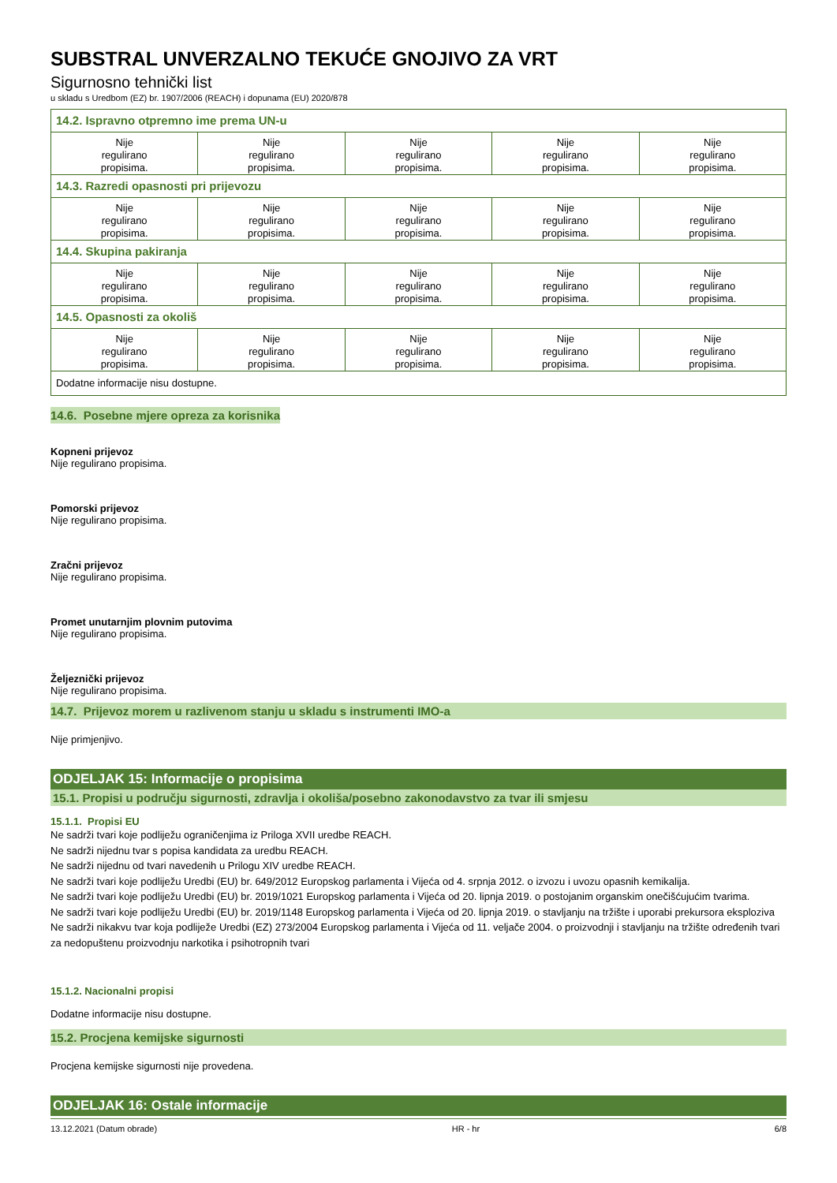SUBSTRAL UNVERZALNO TEKUĆE GNOJIVO ZA VRT
Sigurnosno tehnički list
u skladu s Uredbom (EZ) br. 1907/2006 (REACH) i dopunama (EU) 2020/878
| 14.2. Ispravno otpremno ime prema UN-u | | | | |
| Nije regulirano propisima. | Nije regulirano propisima. | Nije regulirano propisima. | Nije regulirano propisima. | Nije regulirano propisima. |
| 14.3. Razredi opasnosti pri prijevozu | | | | |
| Nije regulirano propisima. | Nije regulirano propisima. | Nije regulirano propisima. | Nije regulirano propisima. | Nije regulirano propisima. |
| 14.4. Skupina pakiranja | | | | |
| Nije regulirano propisima. | Nije regulirano propisima. | Nije regulirano propisima. | Nije regulirano propisima. | Nije regulirano propisima. |
| 14.5. Opasnosti za okoliš | | | | |
| Nije regulirano propisima. | Nije regulirano propisima. | Nije regulirano propisima. | Nije regulirano propisima. | Nije regulirano propisima. |
| Dodatne informacije nisu dostupne. | | | | |
14.6. Posebne mjere opreza za korisnika
Kopneni prijevoz
Nije regulirano propisima.
Pomorski prijevoz
Nije regulirano propisima.
Zračni prijevoz
Nije regulirano propisima.
Promet unutarnjim plovnim putovima
Nije regulirano propisima.
Željeznički prijevoz
Nije regulirano propisima.
14.7. Prijevoz morem u razlivenom stanju u skladu s instrumenti IMO-a
Nije primjenjivo.
ODJELJAK 15: Informacije o propisima
15.1. Propisi u području sigurnosti, zdravlja i okoliša/posebno zakonodavstvo za tvar ili smjesu
15.1.1. Propisi EU
Ne sadrži tvari koje podliježu ograničenjima iz Priloga XVII uredbe REACH.
Ne sadrži nijednu tvar s popisa kandidata za uredbu REACH.
Ne sadrži nijednu od tvari navedenih u Prilogu XIV uredbe REACH.
Ne sadrži tvari koje podliježu Uredbi (EU) br. 649/2012 Europskog parlamenta i Vijeća od 4. srpnja 2012. o izvozu i uvozu opasnih kemikalija.
Ne sadrži tvari koje podliježu Uredbi (EU) br. 2019/1021 Europskog parlamenta i Vijeća od 20. lipnja 2019. o postojanim organskim onečišćujućim tvarima.
Ne sadrži tvari koje podliježu Uredbi (EU) br. 2019/1148 Europskog parlamenta i Vijeća od 20. lipnja 2019. o stavljanju na tržište i uporabi prekursora eksploziva
Ne sadrži nikakvu tvar koja podliježe Uredbi (EZ) 273/2004 Europskog parlamenta i Vijeća od 11. veljače 2004. o proizvodnji i stavljanju na tržište određenih tvari za nedopuštenu proizvodnju narkotika i psihotropnih tvari
15.1.2. Nacionalni propisi
Dodatne informacije nisu dostupne.
15.2. Procjena kemijske sigurnosti
Procjena kemijske sigurnosti nije provedena.
ODJELJAK 16: Ostale informacije
13.12.2021 (Datum obrade) HR - hr 6/8